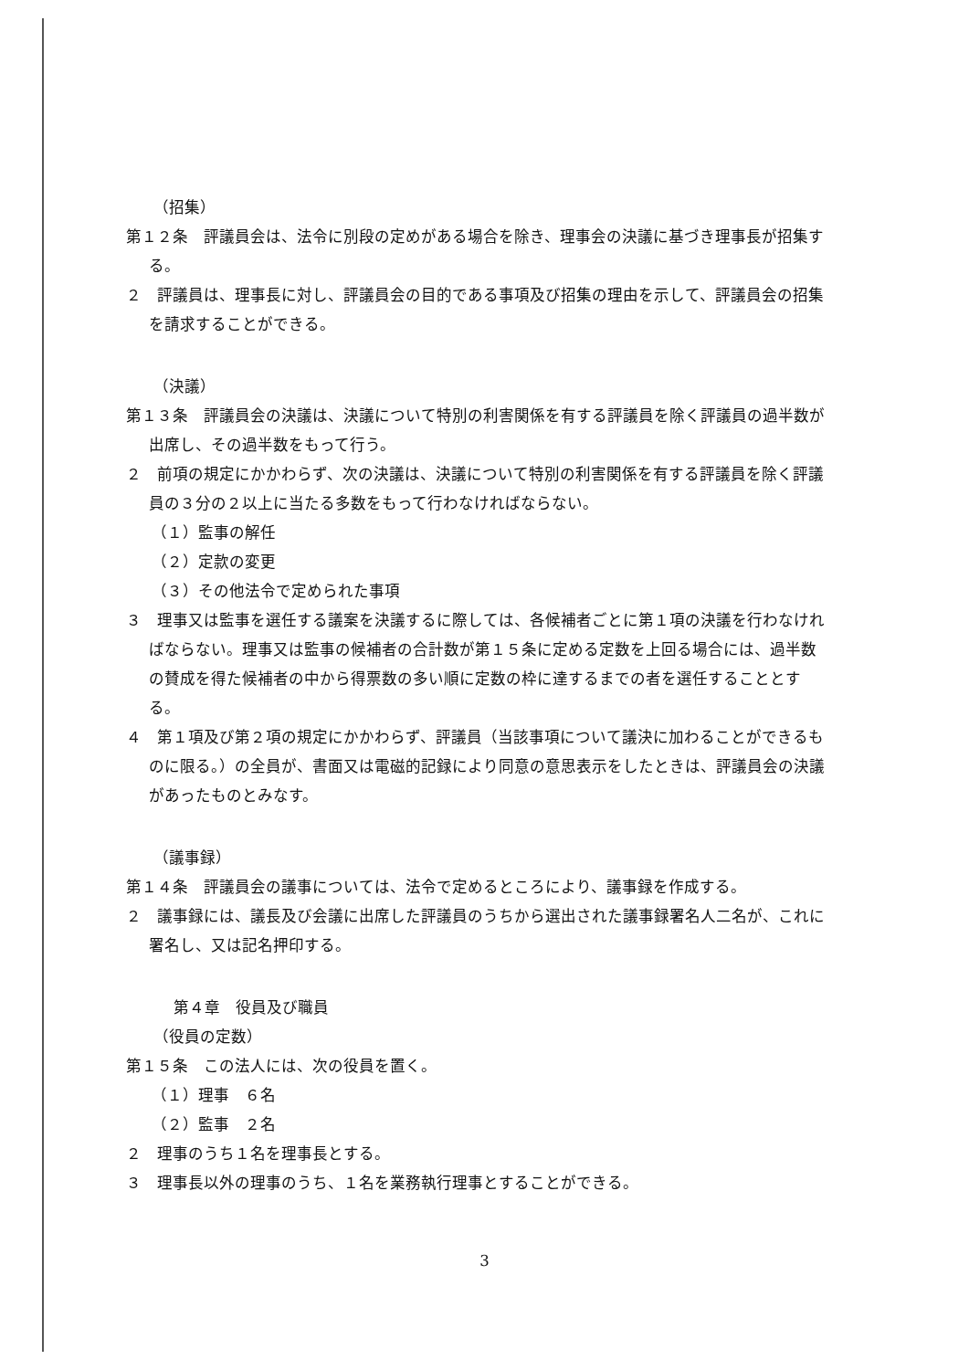（招集）
第１２条　評議員会は、法令に別段の定めがある場合を除き、理事会の決議に基づき理事長が招集する。
２　評議員は、理事長に対し、評議員会の目的である事項及び招集の理由を示して、評議員会の招集を請求することができる。
（決議）
第１３条　評議員会の決議は、決議について特別の利害関係を有する評議員を除く評議員の過半数が出席し、その過半数をもって行う。
２　前項の規定にかかわらず、次の決議は、決議について特別の利害関係を有する評議員を除く評議員の３分の２以上に当たる多数をもって行わなければならない。
（１）監事の解任
（２）定款の変更
（３）その他法令で定められた事項
３　理事又は監事を選任する議案を決議するに際しては、各候補者ごとに第１項の決議を行わなければならない。理事又は監事の候補者の合計数が第１５条に定める定数を上回る場合には、過半数の賛成を得た候補者の中から得票数の多い順に定数の枠に達するまでの者を選任することとする。
４　第１項及び第２項の規定にかかわらず、評議員（当該事項について議決に加わることができるものに限る。）の全員が、書面又は電磁的記録により同意の意思表示をしたときは、評議員会の決議があったものとみなす。
（議事録）
第１４条　評議員会の議事については、法令で定めるところにより、議事録を作成する。
２　議事録には、議長及び会議に出席した評議員のうちから選出された議事録署名人二名が、これに署名し、又は記名押印する。
第４章　役員及び職員
（役員の定数）
第１５条　この法人には、次の役員を置く。
（１）理事　６名
（２）監事　２名
２　理事のうち１名を理事長とする。
３　理事長以外の理事のうち、１名を業務執行理事とすることができる。
3